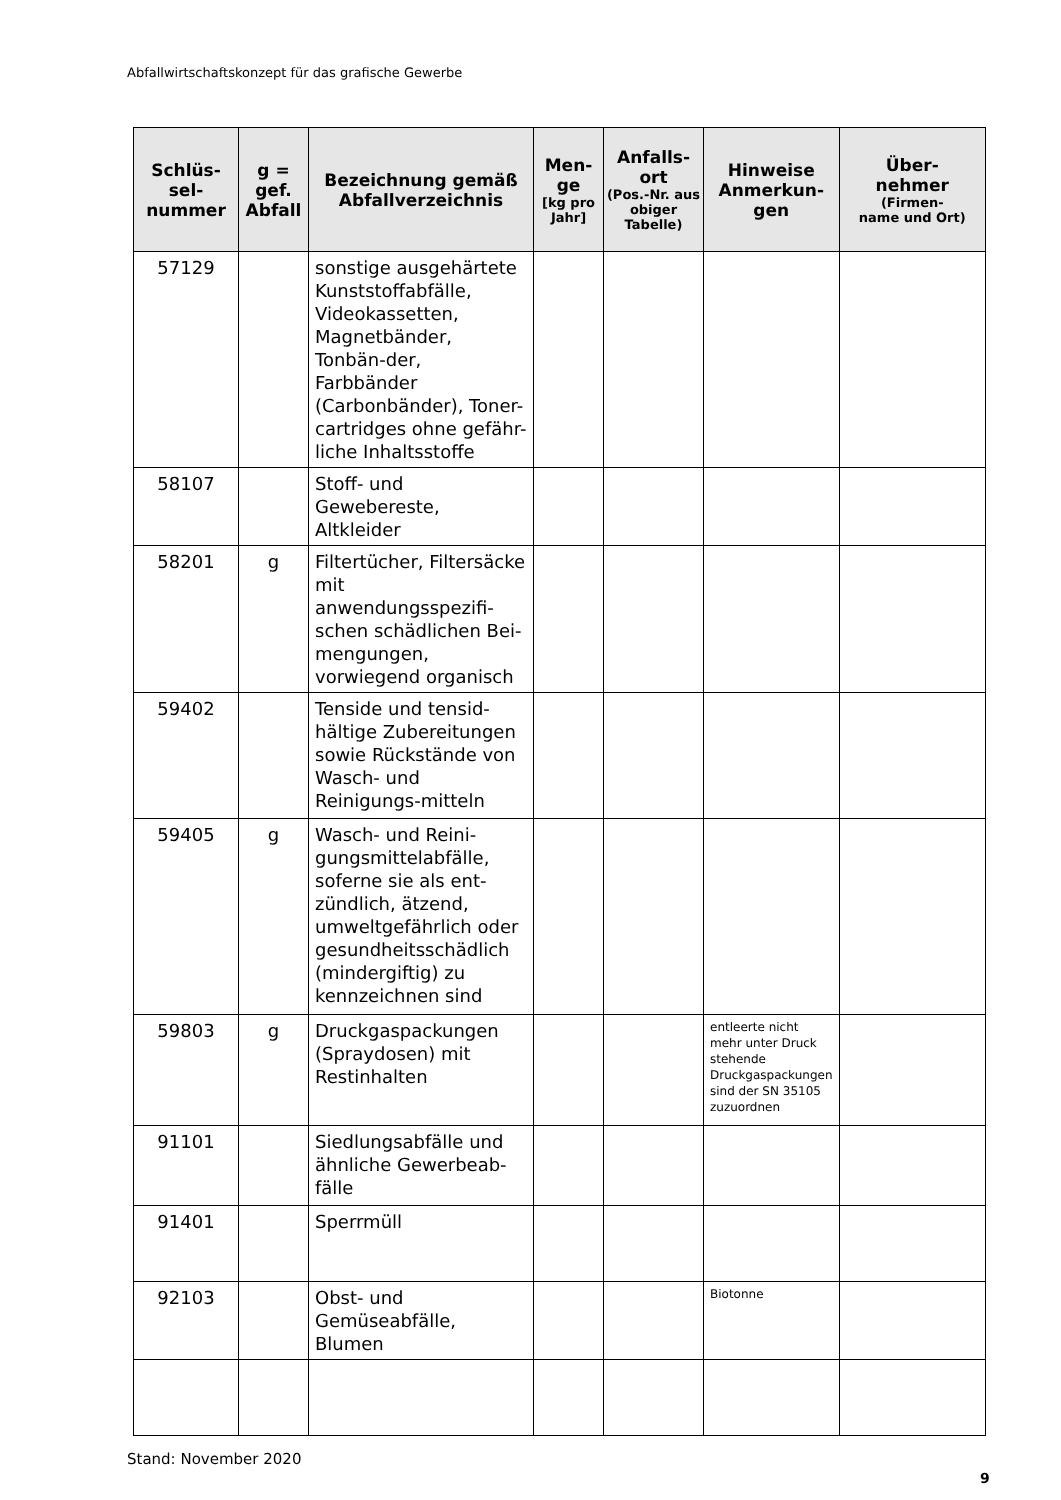Abfallwirtschaftskonzept für das grafische Gewerbe
| Schlüs- sel- nummer | g = gef. Abfall | Bezeichnung gemäß Abfallverzeichnis | Men- ge [kg pro Jahr] | Anfalls- ort (Pos.-Nr. aus obiger Tabelle) | Hinweise Anmerkun- gen | Über- nehmer (Firmen- name und Ort) |
| --- | --- | --- | --- | --- | --- | --- |
| 57129 | | sonstige ausgehärtete Kunststoffabfälle, Videokassetten, Magnetbänder, Tonbän-der, Farbbänder (Carbonbänder), Toner-cartridges ohne gefähr-liche Inhaltsstoffe | | | | |
| 58107 | | Stoff- und Gewebereste, Altkleider | | | | |
| 58201 | g | Filtertücher, Filtersäcke mit anwendungsspezifi-schen schädlichen Bei-mengungen, vorwiegend organisch | | | | |
| 59402 | | Tenside und tensid-hältige Zubereitungen sowie Rückstände von Wasch- und Reinigungs-mitteln | | | | |
| 59405 | g | Wasch- und Reini-gungsmittelabfälle, soferne sie als ent-zündlich, ätzend, umweltgefährlich oder gesundheitsschädlich (mindergiftig) zu kennzeichnen sind | | | | |
| 59803 | g | Druckgaspackungen (Spraydosen) mit Restinhalten | | | entleerte nicht mehr unter Druck stehende Druckgaspackungen sind der SN 35105 zuzuordnen | |
| 91101 | | Siedlungsabfälle und ähnliche Gewerbeab-fälle | | | | |
| 91401 | | Sperrmüll | | | | |
| 92103 | | Obst- und Gemüseabfälle, Blumen | | | Biotonne | |
Stand: November 2020
9